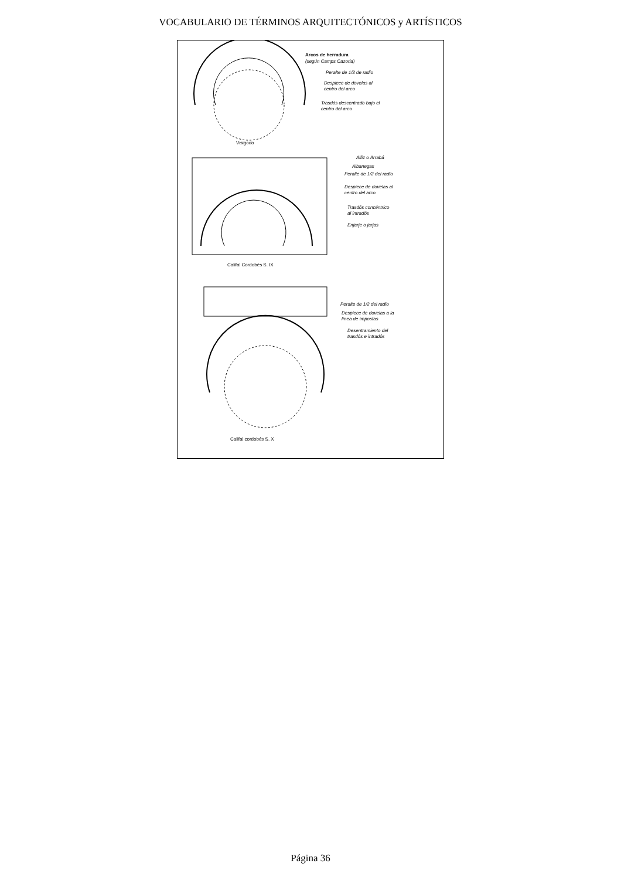VOCABULARIO DE TÉRMINOS ARQUITECTÓNICOS y ARTÍSTICOS
Arcos de herradura
(según Camps Cazorla)
Peralte de 1/3 de radio
Despiece de dovelas al
centro del arco
Trasdós descentrado bajo el
centro del arco
Visigodo
Alfiz o Arrabá
Albanegas
Peralte de 1/2 del radio
Despiece de dovelas al
centro del arco
Trasdós concéntrico
al intradós
Enjarje o jarjas
Califal Cordobés S. IX
Peralte de 1/2 del radio
Despiece de dovelas a la
línea de impostas
Desentramiento del
trasdós e intradós
Califal cordobés S. X
Página 36